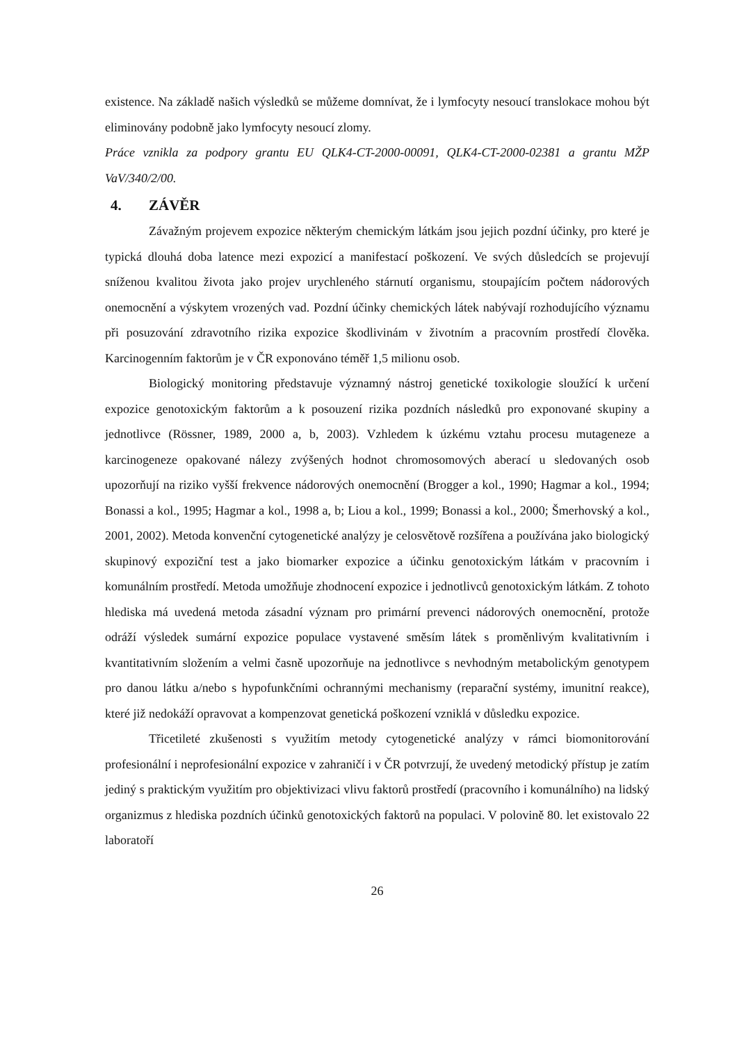existence. Na základě našich výsledků se můžeme domnívat, že i lymfocyty nesoucí translokace mohou být eliminovány podobně jako lymfocyty nesoucí zlomy.
Práce vznikla za podpory grantu EU QLK4-CT-2000-00091, QLK4-CT-2000-02381 a grantu MŽP VaV/340/2/00.
4. ZÁVĚR
Závažným projevem expozice některým chemickým látkám jsou jejich pozdní účinky, pro které je typická dlouhá doba latence mezi expozicí a manifestací poškození. Ve svých důsledcích se projevují sníženou kvalitou života jako projev urychleného stárnutí organismu, stoupajícím počtem nádorových onemocnění a výskytem vrozených vad. Pozdní účinky chemických látek nabývají rozhodujícího významu při posuzování zdravotního rizika expozice škodlivinám v životním a pracovním prostředí člověka. Karcinogenním faktorům je v ČR exponováno téměř 1,5 milionu osob.
Biologický monitoring představuje významný nástroj genetické toxikologie sloužící k určení expozice genotoxickým faktorům a k posouzení rizika pozdních následků pro exponované skupiny a jednotlivce (Rössner, 1989, 2000 a, b, 2003). Vzhledem k úzkému vztahu procesu mutageneze a karcinogeneze opakované nálezy zvýšených hodnot chromosomových aberací u sledovaných osob upozorňují na riziko vyšší frekvence nádorových onemocnění (Brogger a kol., 1990; Hagmar a kol., 1994; Bonassi a kol., 1995; Hagmar a kol., 1998 a, b; Liou a kol., 1999; Bonassi a kol., 2000; Šmerhovský a kol., 2001, 2002). Metoda konvenční cytogenetické analýzy je celosvětově rozšířena a používána jako biologický skupinový expoziční test a jako biomarker expozice a účinku genotoxickým látkám v pracovním i komunálním prostředí. Metoda umožňuje zhodnocení expozice i jednotlivců genotoxickým látkám. Z tohoto hlediska má uvedená metoda zásadní význam pro primární prevenci nádorových onemocnění, protože odráží výsledek sumární expozice populace vystavené směsím látek s proměnlivým kvalitativním i kvantitativním složením a velmi časně upozorňuje na jednotlivce s nevhodným metabolickým genotypem pro danou látku a/nebo s hypofunkčními ochrannými mechanismy (reparační systémy, imunitní reakce), které již nedokáží opravovat a kompenzovat genetická poškození vzniklá v důsledku expozice.
Třicetileté zkušenosti s využitím metody cytogenetické analýzy v rámci biomonitorování profesionální i neprofesionální expozice v zahraničí i v ČR potvrzují, že uvedený metodický přístup je zatím jediný s praktickým využitím pro objektivizaci vlivu faktorů prostředí (pracovního i komunálního) na lidský organizmus z hlediska pozdních účinků genotoxických faktorů na populaci. V polovině 80. let existovalo 22 laboratoří
26